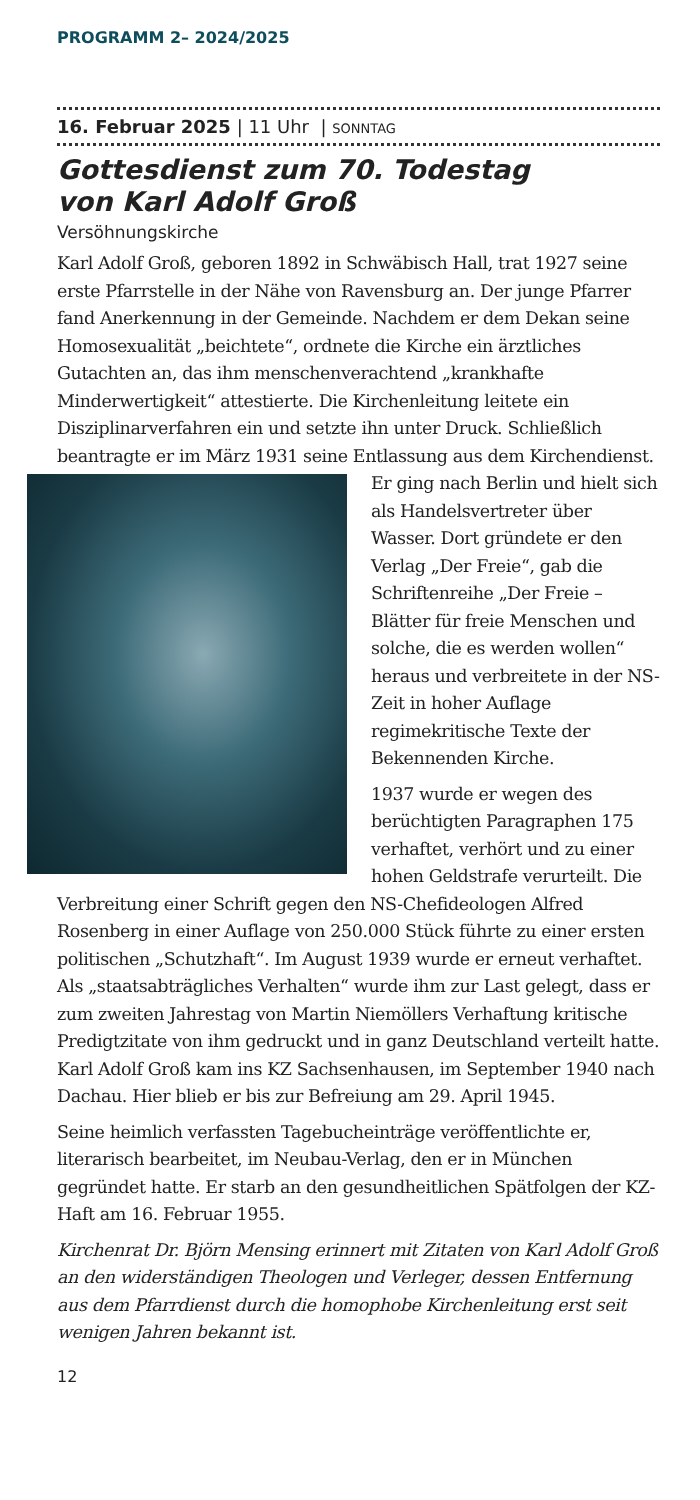PROGRAMM 2– 2024/2025
16. Februar 2025 | 11 Uhr | SONNTAG
Gottesdienst zum 70. Todestag
von Karl Adolf Groß
Versöhnungskirche
Karl Adolf Groß, geboren 1892 in Schwäbisch Hall, trat 1927 seine erste Pfarrstelle in der Nähe von Ravensburg an. Der junge Pfarrer fand Anerkennung in der Gemeinde. Nachdem er dem Dekan seine Homosexualität „beichtete“, ordnete die Kirche ein ärztliches Gutachten an, das ihm menschenverachtend „krankhafte Minderwertigkeit“ attestierte. Die Kirchenleitung leitete ein Disziplinarverfahren ein und setzte ihn unter Druck. Schließlich beantragte er im März 1931 seine Entlassung aus dem Kirchendienst. Er ging nach Berlin und hielt sich als Handelsvertreter über Wasser. Dort gründete er den Verlag „Der Freie“, gab die Schriftenreihe „Der Freie – Blätter für freie Menschen und solche, die es werden wollen“ heraus und verbreitete in der NS-Zeit in hoher Auflage regimekritische Texte der Bekennenden Kirche.
1937 wurde er wegen des berüchtigten Paragraphen 175 verhaftet, verhört und zu einer hohen Geldstrafe verurteilt. Die Verbreitung einer Schrift gegen den NS-Chefideologen Alfred Rosenberg in einer Auflage von 250.000 Stück führte zu einer ersten politischen „Schutzhaft“. Im August 1939 wurde er erneut verhaftet. Als „staatsabträgliches Verhalten“ wurde ihm zur Last gelegt, dass er zum zweiten Jahrestag von Martin Niemöllers Verhaftung kritische Predigtzitate von ihm gedruckt und in ganz Deutschland verteilt hatte. Karl Adolf Groß kam ins KZ Sachsenhausen, im September 1940 nach Dachau. Hier blieb er bis zur Befreiung am 29. April 1945.
Seine heimlich verfassten Tagebucheinträge veröffentlichte er, literarisch bearbeitet, im Neubau-Verlag, den er in München gegründet hatte. Er starb an den gesundheitlichen Spätfolgen der KZ-Haft am 16. Februar 1955.
Kirchenrat Dr. Björn Mensing erinnert mit Zitaten von Karl Adolf Groß an den widerständigen Theologen und Verleger, dessen Entfernung aus dem Pfarrdienst durch die homophobe Kirchenleitung erst seit wenigen Jahren bekannt ist.
12